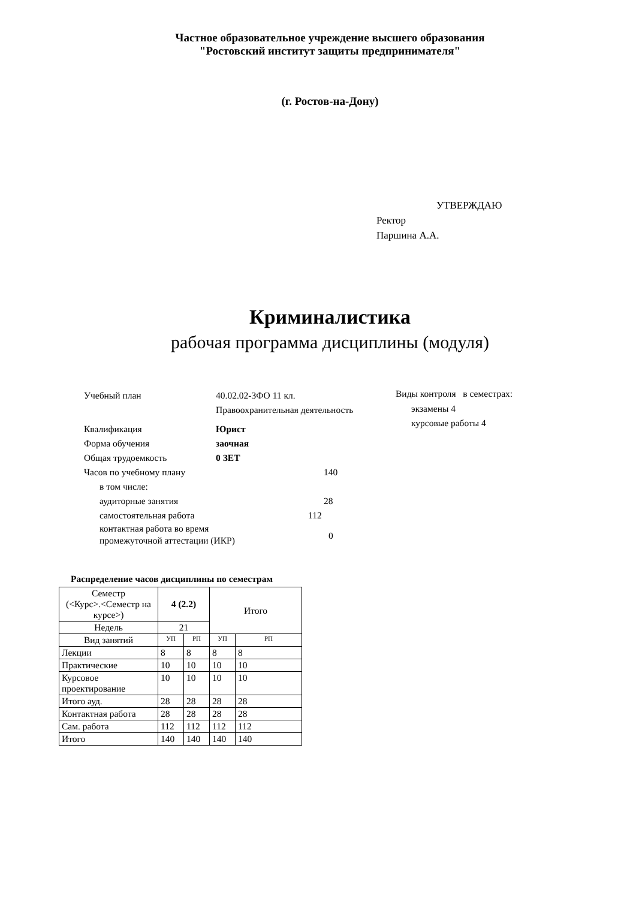Частное образовательное учреждение высшего образования
"Ростовский институт защиты предпринимателя"
(г. Ростов-на-Дону)
УТВЕРЖДАЮ
Ректор
Паршина А.А.
Криминалистика
рабочая программа дисциплины (модуля)
Учебный план 40.02.02-ЗФО 11 кл.
Правоохранительная деятельность
Квалификация Юрист
Форма обучения заочная
Общая трудоемкость 0 ЗЕТ
Часов по учебному плану 140
в том числе:
аудиторные занятия 28
самостоятельная работа 112
контактная работа во время
промежуточной аттестации (ИКР)
0
Виды контроля в семестрах:
экзамены 4
курсовые работы 4
Распределение часов дисциплины по семестрам
| Семестр (<Курс>.<Семестр на курсе>) | 4 (2.2) | | Итого | |
| --- | --- | --- | --- | --- |
| Недель | 21 | | | |
| Вид занятий | УП | РП | УП | РП |
| Лекции | 8 | 8 | 8 | 8 |
| Практические | 10 | 10 | 10 | 10 |
| Курсовое проектирование | 10 | 10 | 10 | 10 |
| Итого ауд. | 28 | 28 | 28 | 28 |
| Контактная работа | 28 | 28 | 28 | 28 |
| Сам. работа | 112 | 112 | 112 | 112 |
| Итого | 140 | 140 | 140 | 140 |